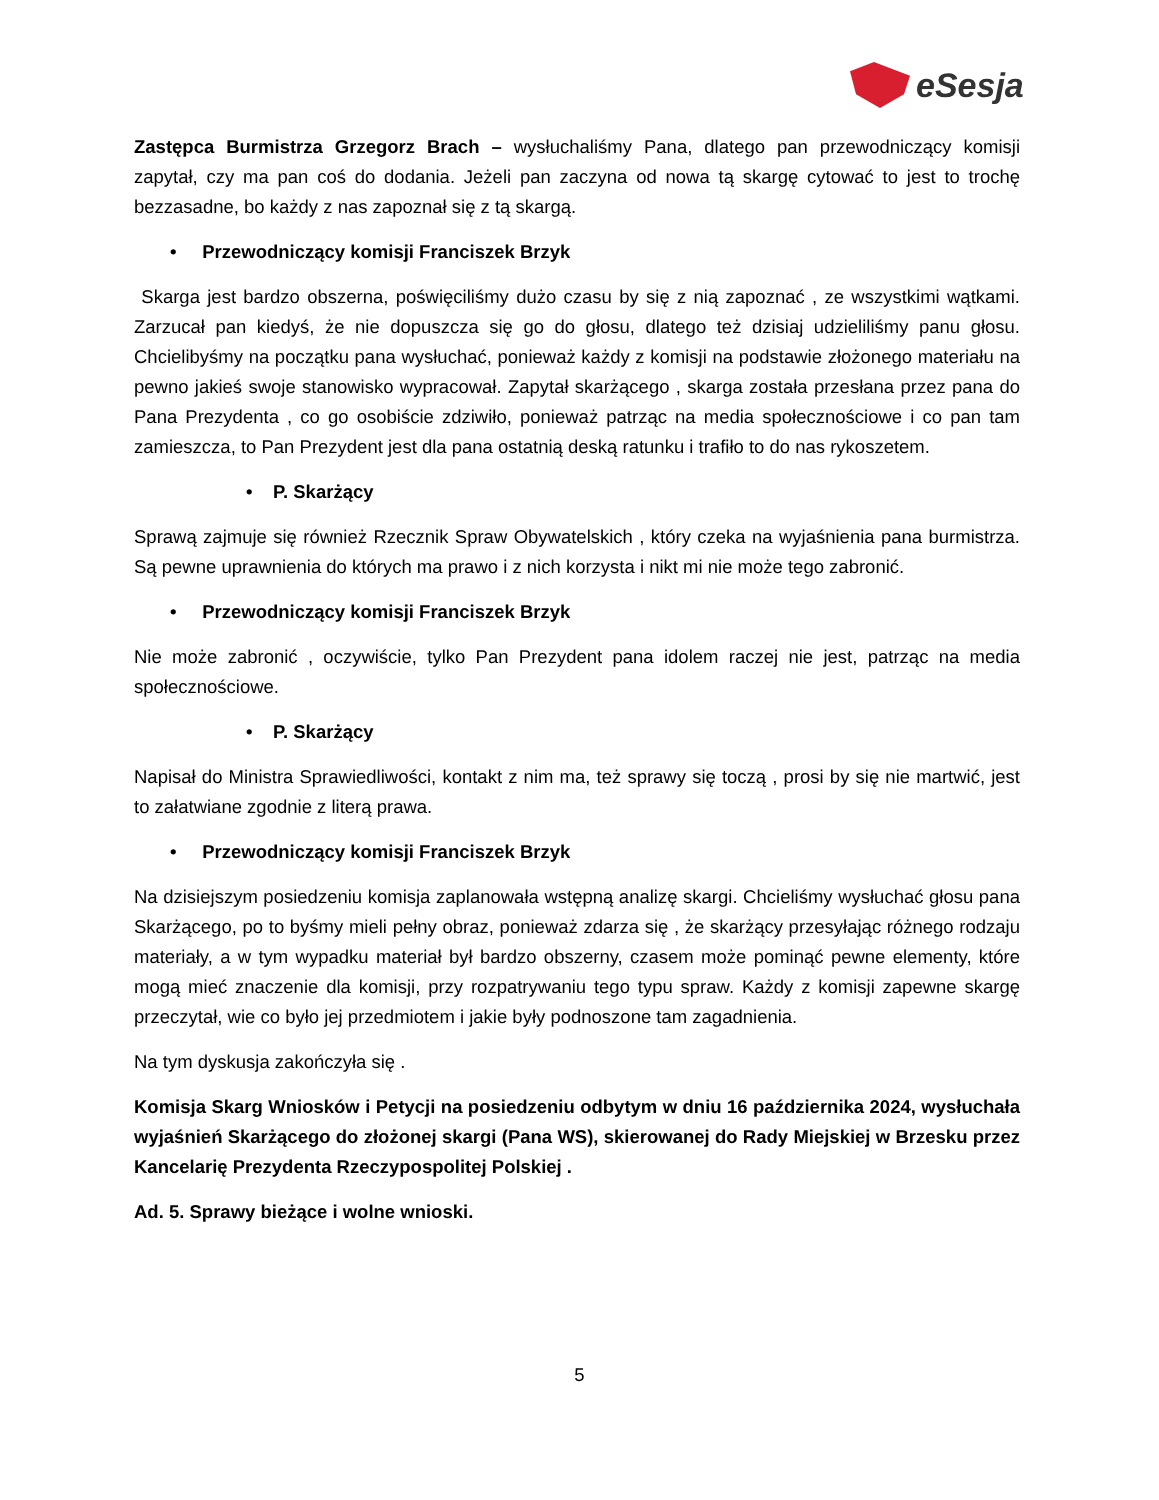eSesja
Zastępca Burmistrza Grzegorz Brach – wysłuchaliśmy Pana, dlatego pan przewodniczący komisji zapytał, czy ma pan coś do dodania. Jeżeli pan zaczyna od nowa tą skargę cytować to jest to trochę bezzasadne, bo każdy z nas zapoznał się z tą skargą.
• Przewodniczący komisji Franciszek Brzyk
Skarga jest bardzo obszerna, poświęciliśmy dużo czasu by się z nią zapoznać , ze wszystkimi wątkami. Zarzucał pan kiedyś, że nie dopuszcza się go do głosu, dlatego też dzisiaj udzieliliśmy panu głosu. Chcielibyśmy na początku pana wysłuchać, ponieważ każdy z komisji na podstawie złożonego materiału na pewno jakieś swoje stanowisko wypracował. Zapytał skarżącego , skarga została przesłana przez pana do Pana Prezydenta , co go osobiście zdziwiło, ponieważ patrząc na media społecznościowe i co pan tam zamieszcza, to Pan Prezydent jest dla pana ostatnią deską ratunku i trafiło to do nas rykoszetem.
• P. Skarżący
Sprawą zajmuje się również Rzecznik Spraw Obywatelskich , który czeka na wyjaśnienia pana burmistrza. Są pewne uprawnienia do których ma prawo i z nich korzysta i nikt mi nie może tego zabronić.
• Przewodniczący komisji Franciszek Brzyk
Nie może zabronić , oczywiście, tylko Pan Prezydent pana idolem raczej nie jest, patrząc na media społecznościowe.
• P. Skarżący
Napisał do Ministra Sprawiedliwości, kontakt z nim ma, też sprawy się toczą , prosi by się nie martwić, jest to załatwiane zgodnie z literą prawa.
• Przewodniczący komisji Franciszek Brzyk
Na dzisiejszym posiedzeniu komisja zaplanowała wstępną analizę skargi. Chcieliśmy wysłuchać głosu pana Skarżącego, po to byśmy mieli pełny obraz, ponieważ zdarza się , że skarżący przesyłając różnego rodzaju materiały, a w tym wypadku materiał był bardzo obszerny, czasem może pominąć pewne elementy, które mogą mieć znaczenie dla komisji, przy rozpatrywaniu tego typu spraw. Każdy z komisji zapewne skargę przeczytał, wie co było jej przedmiotem i jakie były podnoszone tam zagadnienia.
Na tym dyskusja zakończyła się .
Komisja Skarg Wniosków i Petycji na posiedzeniu odbytym w dniu 16 października 2024, wysłuchała wyjaśnień Skarżącego do złożonej skargi (Pana WS), skierowanej do Rady Miejskiej w Brzesku przez Kancelarię Prezydenta Rzeczypospolitej Polskiej .
Ad. 5. Sprawy bieżące i wolne wnioski.
5